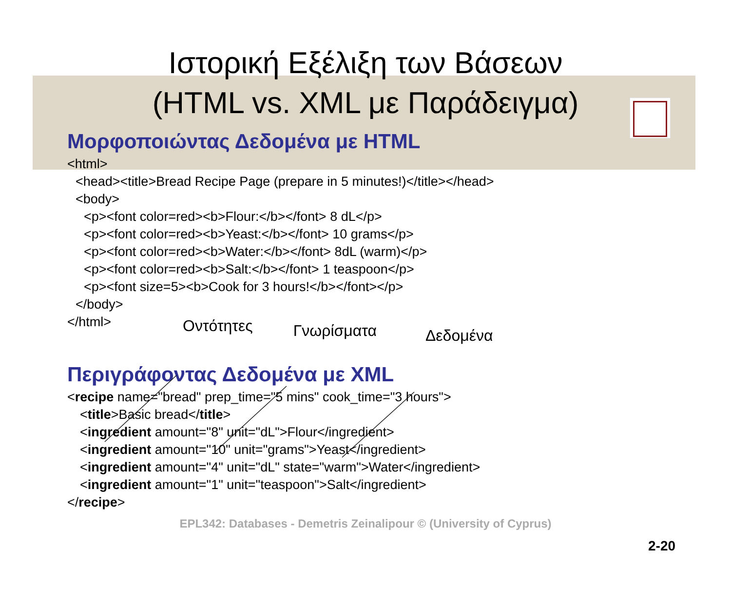Ιστορική Εξέλιξη των Βάσεων
(HTML vs. XML με Παράδειγμα)
Μορφοποιώντας Δεδομένα με HTML
<html>
<head><title>Bread Recipe Page (prepare in 5 minutes!)</title></head>
<body>
<p><font color=red><b>Flour:</b></font> 8 dL</p>
<p><font color=red><b>Yeast:</b></font> 10 grams</p>
<p><font color=red><b>Water:</b></font> 8dL (warm)</p>
<p><font color=red><b>Salt:</b></font> 1 teaspoon</p>
<p><font size=5><b>Cook for 3 hours!</b></font></p>
</body>
</html>
Οντότητες Γνωρίσματα Δεδομένα
Περιγράφοντας Δεδομένα με XML
<recipe name="bread" prep_time="5 mins" cook_time="3 hours">
<title>Basic bread</title>
<ingredient amount="8" unit="dL">Flour</ingredient>
<ingredient amount="10" unit="grams">Yeast</ingredient>
<ingredient amount="4" unit="dL" state="warm">Water</ingredient>
<ingredient amount="1" unit="teaspoon">Salt</ingredient>
</recipe>
EPL342: Databases - Demetris Zeinalipour © (University of Cyprus)
2-20